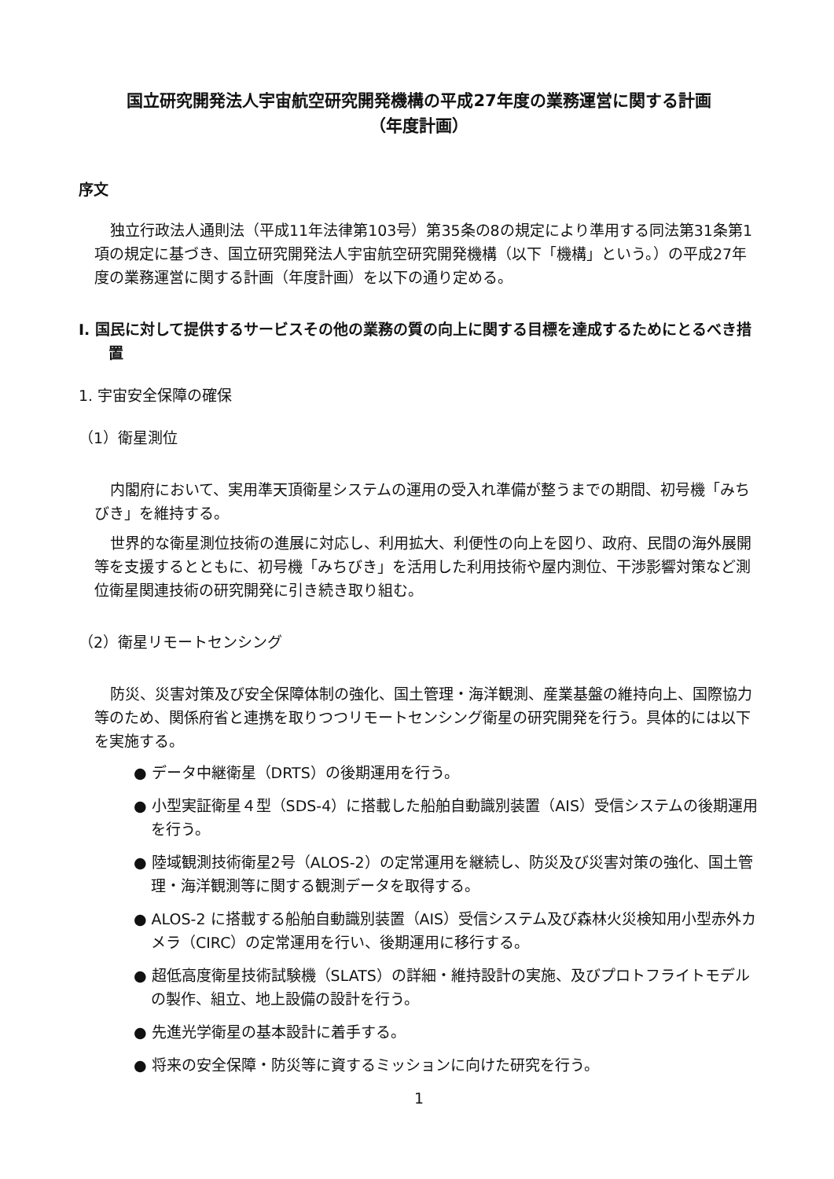国立研究開発法人宇宙航空研究開発機構の平成27年度の業務運営に関する計画
（年度計画）
序文
独立行政法人通則法（平成11年法律第103号）第35条の8の規定により準用する同法第31条第1項の規定に基づき、国立研究開発法人宇宙航空研究開発機構（以下「機構」という。）の平成27年度の業務運営に関する計画（年度計画）を以下の通り定める。
Ⅰ. 国民に対して提供するサービスその他の業務の質の向上に関する目標を達成するためにとるべき措置
1. 宇宙安全保障の確保
（1）衛星測位
内閣府において、実用準天頂衛星システムの運用の受入れ準備が整うまでの期間、初号機「みちびき」を維持する。
世界的な衛星測位技術の進展に対応し、利用拡大、利便性の向上を図り、政府、民間の海外展開等を支援するとともに、初号機「みちびき」を活用した利用技術や屋内測位、干渉影響対策など測位衛星関連技術の研究開発に引き続き取り組む。
（2）衛星リモートセンシング
防災、災害対策及び安全保障体制の強化、国土管理・海洋観測、産業基盤の維持向上、国際協力等のため、関係府省と連携を取りつつリモートセンシング衛星の研究開発を行う。具体的には以下を実施する。
● データ中継衛星（DRTS）の後期運用を行う。
● 小型実証衛星４型（SDS-4）に搭載した船舶自動識別装置（AIS）受信システムの後期運用を行う。
● 陸域観測技術衛星2号（ALOS-2）の定常運用を継続し、防災及び災害対策の強化、国土管理・海洋観測等に関する観測データを取得する。
● ALOS-2 に搭載する船舶自動識別装置（AIS）受信システム及び森林火災検知用小型赤外カメラ（CIRC）の定常運用を行い、後期運用に移行する。
● 超低高度衛星技術試験機（SLATS）の詳細・維持設計の実施、及びプロトフライトモデルの製作、組立、地上設備の設計を行う。
● 先進光学衛星の基本設計に着手する。
● 将来の安全保障・防災等に資するミッションに向けた研究を行う。
1